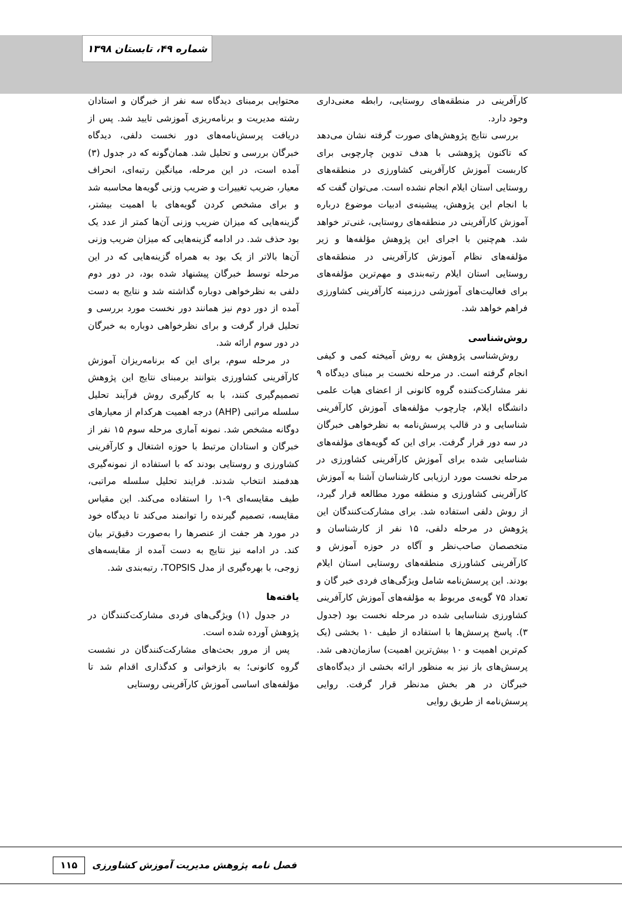شماره ۴۹، تابستان ۱۳۹۸
کارآفرینی در منطقه‌های روستایی، رابطه معنی‌داری وجود دارد.
بررسی نتایج پژوهش‌های صورت گرفته نشان می‌دهد که تاکنون پژوهشی با هدف تدوین چارچوبی برای کاربست آموزش کارآفرینی کشاورزی در منطقه‌های روستایی استان ایلام انجام نشده است. می‌توان گفت که با انجام این پژوهش، پیشینه‌ی ادبیات موضوع درباره آموزش کارآفرینی در منطقه‌های روستایی، غنی‌تر خواهد شد. هم‌چنین با اجرای این پژوهش مؤلفه‌ها و زیر مؤلفه‌های نظام آموزش کارآفرینی در منطقه‌های روستایی استان ایلام رتبه‌بندی و مهم‌ترین مؤلفه‌های برای فعالیت‌های آموزشی درزمینه کارآفرینی کشاورزی فراهم خواهد شد.
روش‌شناسی
روش‌شناسی پژوهش به روش آمیخته کمی و کیفی انجام گرفته است. در مرحله نخست بر مبنای دیدگاه ۹ نفر مشارکت‌کننده گروه کانونی از اعضای هیات علمی دانشگاه ایلام، چارچوب مؤلفه‌های آموزش کارآفرینی شناسایی و در قالب پرسش‌نامه به نظرخواهی خبرگان در سه دور قرار گرفت. برای این که گویه‌های مؤلفه‌های شناسایی شده برای آموزش کارآفرینی کشاورزی در مرحله نخست مورد ارزیابی کارشناسان آشنا به آموزش کارآفرینی کشاورزی و منطقه مورد مطالعه قرار گیرد، از روش دلفی استفاده شد. برای مشارکت‌کنندگان این پژوهش در مرحله دلفی، ۱۵ نفر از کارشناسان و متخصصان صاحب‌نظر و آگاه در حوزه آموزش و کارآفرینی کشاورزی منطقه‌های روستایی استان ایلام بودند. این پرسش‌نامه شامل ویژگی‌های فردی خبر گان و تعداد ۷۵ گویه‌ی مربوط به مؤلفه‌های آموزش کارآفرینی کشاورزی شناسایی شده در مرحله نخست بود (جدول ۳). پاسخ پرسش‌ها با استفاده از طیف ۱۰ بخشی (یک کم‌ترین اهمیت و ۱۰ بیش‌ترین اهمیت) سازمان‌دهی شد. پرسش‌های باز نیز به منظور ارائه بخشی از دیدگاه‌های خبرگان در هر بخش مدنظر قرار گرفت. روایی پرسش‌نامه از طریق روایی
محتوایی برمبنای دیدگاه سه نفر از خبرگان و استادان رشته مدیریت و برنامه‌ریزی آموزشی تایید شد. پس از دریافت پرسش‌نامه‌های دور نخست دلفی، دیدگاه خبرگان بررسی و تحلیل شد. همان‌گونه که در جدول (۳) آمده است، در این مرحله، میانگین رتبه‌ای، انحراف معیار، ضریب تغییرات و ضریب وزنی گویه‌ها محاسبه شد و برای مشخص کردن گویه‌های با اهمیت بیشتر، گزینه‌هایی که میزان ضریب وزنی آن‌ها کمتر از عدد یک بود حذف شد. در ادامه گزینه‌هایی که میزان ضریب وزنی آن‌ها بالاتر از یک بود به همراه گزینه‌هایی که در این مرحله توسط خبرگان پیشنهاد شده بود، در دور دوم دلفی به نظرخواهی دوباره گذاشته شد و نتایج به دست آمده از دور دوم نیز همانند دور نخست مورد بررسی و تحلیل قرار گرفت و برای نظرخواهی دوباره به خبرگان در دور سوم ارائه شد.
در مرحله سوم، برای این که برنامه‌ریزان آموزش کارآفرینی کشاورزی بتوانند برمبنای نتایج این پژوهش تصمیم‌گیری کنند، با به کارگیری روش فرآیند تحلیل سلسله مراتبی (AHP) درجه اهمیت هرکدام از معیارهای دوگانه مشخص شد. نمونه آماری مرحله سوم ۱۵ نفر از خبرگان و استادان مرتبط با حوزه اشتغال و کارآفرینی کشاورزی و روستایی بودند که با استفاده از نمونه‌گیری هدفمند انتخاب شدند. فرایند تحلیل سلسله مراتبی، طیف مقایسه‌ای ۹-۱ را استفاده می‌کند. این مقیاس مقایسه، تصمیم گیرنده را توانمند می‌کند تا دیدگاه خود در مورد هر جفت از عنصرها را به‌صورت دقیق‌تر بیان کند. در ادامه نیز نتایج به دست آمده از مقایسه‌های زوجی، با بهره‌گیری از مدل TOPSIS، رتبه‌بندی شد.
یافته‌ها
در جدول (۱) ویژگی‌های فردی مشارکت‌کنندگان در پژوهش آورده شده است.
پس از مرور بحث‌های مشارکت‌کنندگان در نشست گروه کانونی؛ به بازخوانی و کدگذاری اقدام شد تا مؤلفه‌های اساسی آموزش کارآفرینی روستایی
فصل نامه پژوهش مدیریت آموزش کشاورزی ۱۱۵